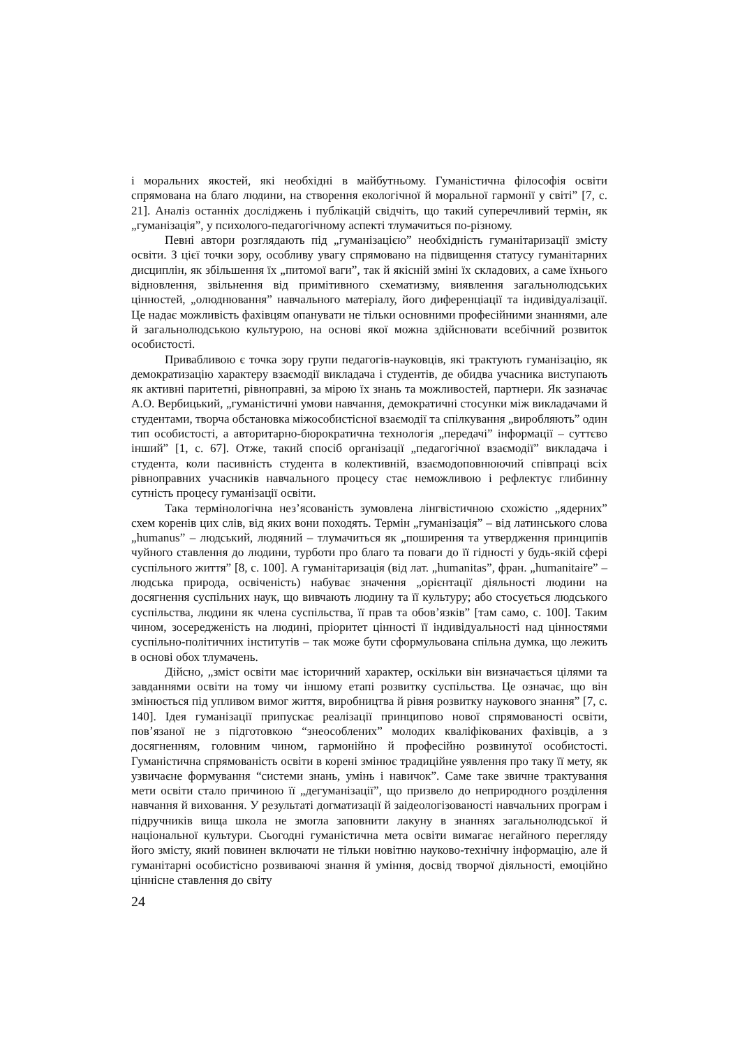і моральних якостей, які необхідні в майбутньому. Гуманістична філософія освіти спрямована на благо людини, на створення екологічної й моральної гармонії у світі” [7, с. 21]. Аналіз останніх досліджень і публікацій свідчіть, що такий суперечливий термін, як „гуманізація”, у психолого-педагогічному аспекті тлумачиться по-різному.
Певні автори розглядають під „гуманізацією” необхідність гуманітаризації змісту освіти. З цієї точки зору, особливу увагу спрямовано на підвищення статусу гуманітарних дисциплін, як збільшення їх „питомої ваги”, так й якісній зміні їх складових, а саме їхнього відновлення, звільнення від примітивного схематизму, виявлення загальнолюдських цінностей, „олюднювання” навчального матеріалу, його диференціації та індивідуалізації. Це надає можливість фахівцям опанувати не тільки основними професійними знаннями, але й загальнолюдською культурою, на основі якої можна здійснювати всебічний розвиток особистості.
Привабливою є точка зору групи педагогів-науковців, які трактують гуманізацію, як демократизацію характеру взаємодії викладача і студентів, де обидва учасника виступають як активні паритетні, рівноправні, за мірою їх знань та можливостей, партнери. Як зазначає А.О. Вербицький, „гуманістичні умови навчання, демократичні стосунки між викладачами й студентами, творча обстановка міжособистісної взаємодії та спілкування „виробляють” один тип особистості, а авторитарно-бюрократична технологія „передачі” інформації – суттєво інший” [1, с. 67]. Отже, такий спосіб організації „педагогічної взаємодії” викладача і студента, коли пасивність студента в колективній, взаємодоповнюючий співпраці всіх рівноправних учасників навчального процесу стає неможливою і рефлектує глибинну сутність процесу гуманізації освіти.
Така термінологічна нез’ясованість зумовлена лінгвістичною схожістю „ядерних” схем коренів цих слів, від яких вони походять. Термін „гуманізація” – від латинського слова „humanus” – людський, людяний – тлумачиться як „поширення та утвердження принципів чуйного ставлення до людини, турботи про благо та поваги до її гідності у будь-якій сфері суспільного життя” [8, с. 100]. А гуманітаризація (від лат. „humanitas”, фран. „humanitaire” – людська природа, освіченість) набуває значення „орієнтації діяльності людини на досягнення суспільних наук, що вивчають людину та її культуру; або стосується людського суспільства, людини як члена суспільства, її прав та обов’язків” [там само, с. 100]. Таким чином, зосередженість на людині, пріоритет цінності її індивідуальності над цінностями суспільно-політичних інститутів – так може бути сформульована спільна думка, що лежить в основі обох тлумачень.
Дійсно, „зміст освіти має історичний характер, оскільки він визначається цілями та завданнями освіти на тому чи іншому етапі розвитку суспільства. Це означає, що він змінюється під упливом вимог життя, виробництва й рівня розвитку наукового знання” [7, с. 140]. Ідея гуманізації припускає реалізації принципово нової спрямованості освіти, пов’язаної не з підготовкою “знеособлених” молодих кваліфікованих фахівців, а з досягненням, головним чином, гармонійно й професійно розвинутої особистості. Гуманістична спрямованість освіти в корені змінює традиційне уявлення про таку її мету, як узвичаєне формування “системи знань, умінь і навичок”. Саме таке звичне трактування мети освіти стало причиною її „дегуманізації”, що призвело до неприродного розділення навчання й виховання. У результаті догматизації й заідеологізованості навчальних програм і підручників вища школа не змогла заповнити лакуну в знаннях загальнолюдської й національної культури. Сьогодні гуманістична мета освіти вимагає негайного перегляду його змісту, який повинен включати не тільки новітню науково-технічну інформацію, але й гуманітарні особистісно розвиваючі знання й уміння, досвід творчої діяльності, емоційно ціннісне ставлення до світу
24